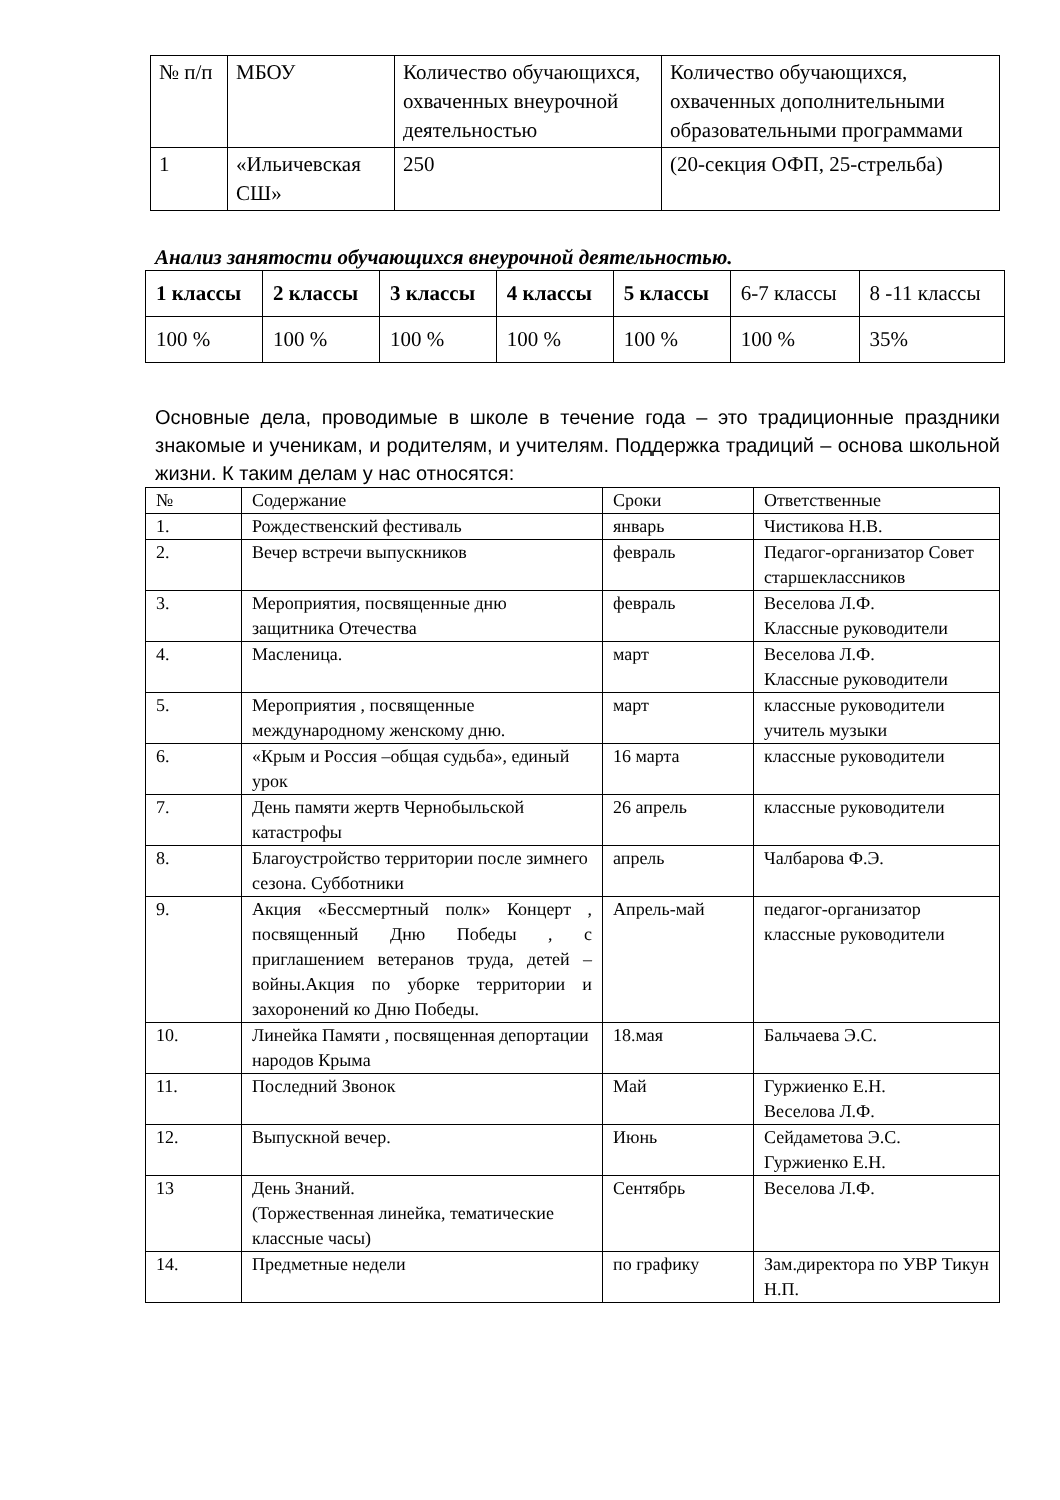| № п/п | МБОУ | Количество обучающихся, охваченных внеурочной деятельностью | Количество обучающихся, охваченных дополнительными образовательными программами |
| 1 | «Ильичевская СШ» | 250 | (20-секция ОФП, 25-стрельба) |
Анализ занятости обучающихся внеурочной деятельностью.
| 1 классы | 2 классы | 3 классы | 4 классы | 5 классы | 6-7 классы | 8 -11 классы |
| 100 % | 100 % | 100 % | 100 % | 100 % | 100 % | 35% |
Основные дела, проводимые в школе в течение года – это традиционные праздники знакомые и ученикам, и родителям, и учителям. Поддержка традиций – основа школьной жизни. К таким делам у нас относятся:
| № | Содержание | Сроки | Ответственные |
| --- | --- | --- | --- |
| 1. | Рождественский фестиваль | январь | Чистикова Н.В. |
| 2. | Вечер встречи выпускников | февраль | Педагог-организатор Совет старшеклассников |
| 3. | Мероприятия, посвященные дню защитника Отечества | февраль | Веселова Л.Ф. Классные руководители |
| 4. | Масленица. | март | Веселова Л.Ф. Классные руководители |
| 5. | Мероприятия , посвященные международному женскому дню. | март | классные руководители учитель музыки |
| 6. | «Крым и Россия –общая судьба», единый урок | 16 марта | классные руководители |
| 7. | День памяти жертв Чернобыльской катастрофы | 26 апрель | классные руководители |
| 8. | Благоустройство территории после зимнего сезона. Субботники | апрель | Чалбарова Ф.Э. |
| 9. | Акция «Бессмертный полк» Концерт , посвященный Дню Победы , с приглашением ветеранов труда, детей –войны.Акция по уборке территории и захоронений ко Дню Победы. | Апрель-май | педагог-организатор классные руководители |
| 10. | Линейка Памяти , посвященная депортации народов Крыма | 18.мая | Бальчаева Э.С. |
| 11. | Последний Звонок | Май | Гуржиенко Е.Н. Веселова Л.Ф. |
| 12. | Выпускной вечер. | Июнь | Сейдаметова Э.С. Гуржиенко Е.Н. |
| 13 | День Знаний. (Торжественная линейка, тематические классные часы) | Сентябрь | Веселова Л.Ф. |
| 14. | Предметные недели | по графику | Зам.директора по УВР Тикун Н.П. |